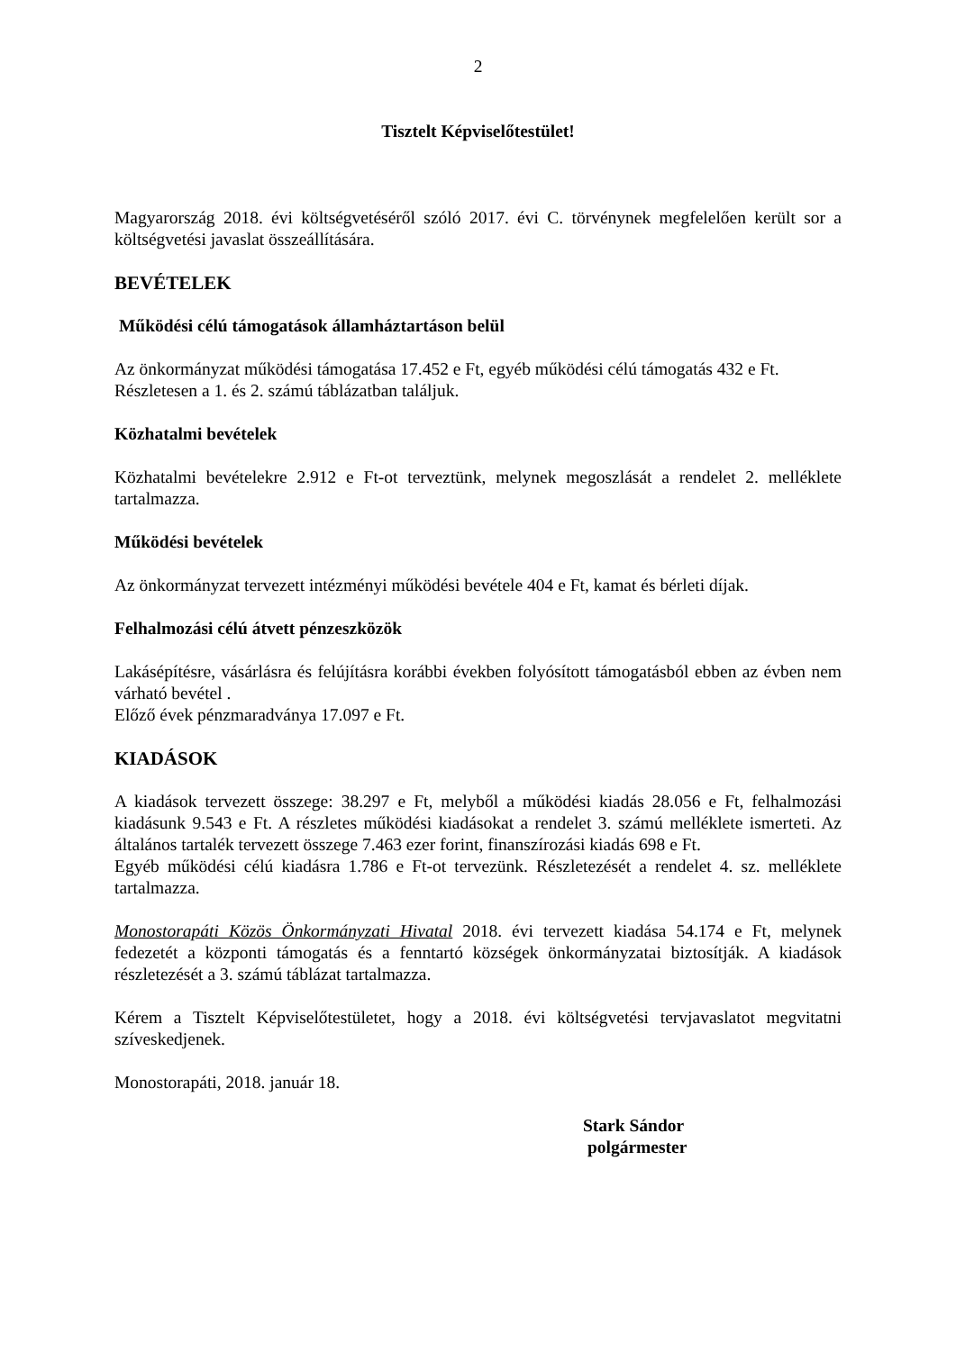2
Tisztelt Képviselőtestület!
Magyarország 2018. évi költségvetéséről szóló 2017. évi C. törvénynek megfelelően került sor a költségvetési javaslat összeállítására.
BEVÉTELEK
Működési célú támogatások államháztartáson belül
Az önkormányzat működési támogatása 17.452 e Ft, egyéb működési célú támogatás 432 e Ft.
Részletesen a 1. és 2. számú táblázatban találjuk.
Közhatalmi bevételek
Közhatalmi bevételekre 2.912 e Ft-ot terveztünk, melynek megoszlását a rendelet 2. melléklete tartalmazza.
Működési bevételek
Az önkormányzat tervezett intézményi működési bevétele 404 e Ft, kamat és bérleti díjak.
Felhalmozási célú átvett pénzeszközök
Lakásépítésre, vásárlásra és felújításra korábbi években folyósított támogatásból ebben az évben nem várható bevétel .
Előző évek pénzmaradványa 17.097 e Ft.
KIADÁSOK
A kiadások tervezett összege: 38.297 e Ft, melyből a működési kiadás 28.056 e Ft, felhalmozási kiadásunk 9.543 e Ft. A részletes működési kiadásokat a rendelet 3. számú melléklete ismerteti. Az általános tartalék tervezett összege 7.463 ezer forint, finanszírozási kiadás 698 e Ft.
Egyéb működési célú kiadásra 1.786 e Ft-ot tervezünk. Részletezését a rendelet 4. sz. melléklete tartalmazza.
Monostorapáti Közös Önkormányzati Hivatal 2018. évi tervezett kiadása 54.174 e Ft, melynek fedezetét a központi támogatás és a fenntartó községek önkormányzatai biztosítják. A kiadások részletezését a 3. számú táblázat tartalmazza.
Kérem a Tisztelt Képviselőtestületet, hogy a 2018. évi költségvetési tervjavaslatot megvitatni szíveskedjenek.
Monostorapáti, 2018. január 18.
Stark Sándor
polgármester